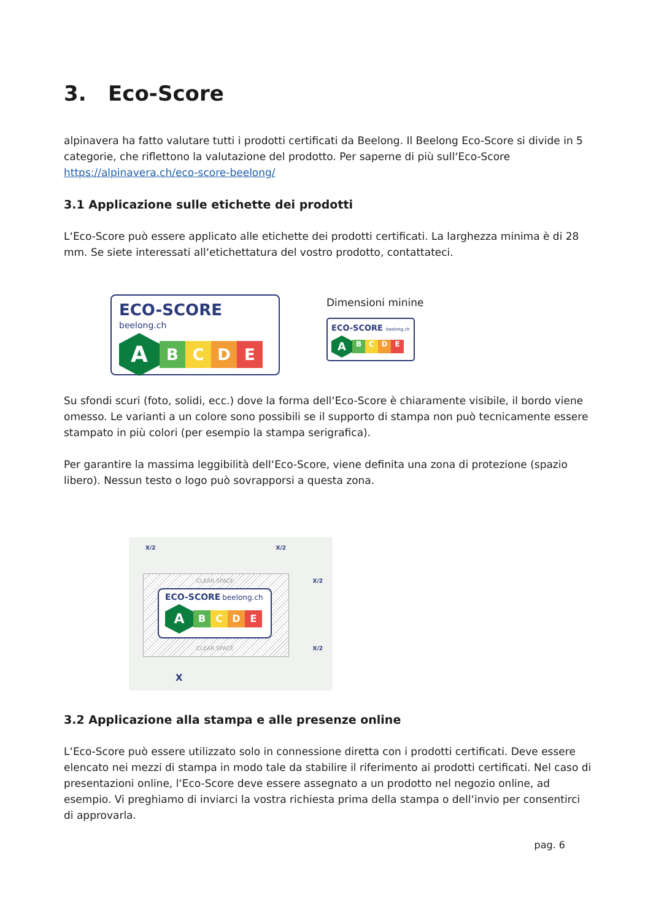3. Eco-Score
alpinavera ha fatto valutare tutti i prodotti certificati da Beelong. Il Beelong Eco-Score si divide in 5 categorie, che riflettono la valutazione del prodotto. Per saperne di più sull‘Eco-Score https://alpinavera.ch/eco-score-beelong/
3.1 Applicazione sulle etichette dei prodotti
L‘Eco-Score può essere applicato alle etichette dei prodotti certificati. La larghezza minima è di 28 mm. Se siete interessati all‘etichettatura del vostro prodotto, contattateci.
ECO-SCORE beelong.ch
ABCDE
Dimensioni minine
ECO-SCORE beelong.ch
ABCDE
Su sfondi scuri (foto, solidi, ecc.) dove la forma dell‘Eco-Score è chiaramente visibile, il bordo viene omesso. Le varianti a un colore sono possibili se il supporto di stampa non può tecnicamente essere stampato in più colori (per esempio la stampa serigrafica).
Per garantire la massima leggibilità dell‘Eco-Score, viene definita una zona di protezione (spazio libero). Nessun testo o logo può sovrapporsi a questa zona.
X/2 X/2
X/2
X/2
CLEAR SPACE
ECO-SCORE beelong.ch
ABCDE
CLEAR SPACE
X
3.2 Applicazione alla stampa e alle presenze online
L‘Eco-Score può essere utilizzato solo in connessione diretta con i prodotti certificati. Deve essere elencato nei mezzi di stampa in modo tale da stabilire il riferimento ai prodotti certificati. Nel caso di presentazioni online, l‘Eco-Score deve essere assegnato a un prodotto nel negozio online, ad esempio. Vi preghiamo di inviarci la vostra richiesta prima della stampa o dell‘invio per consentirci di approvarla.
pag. 6